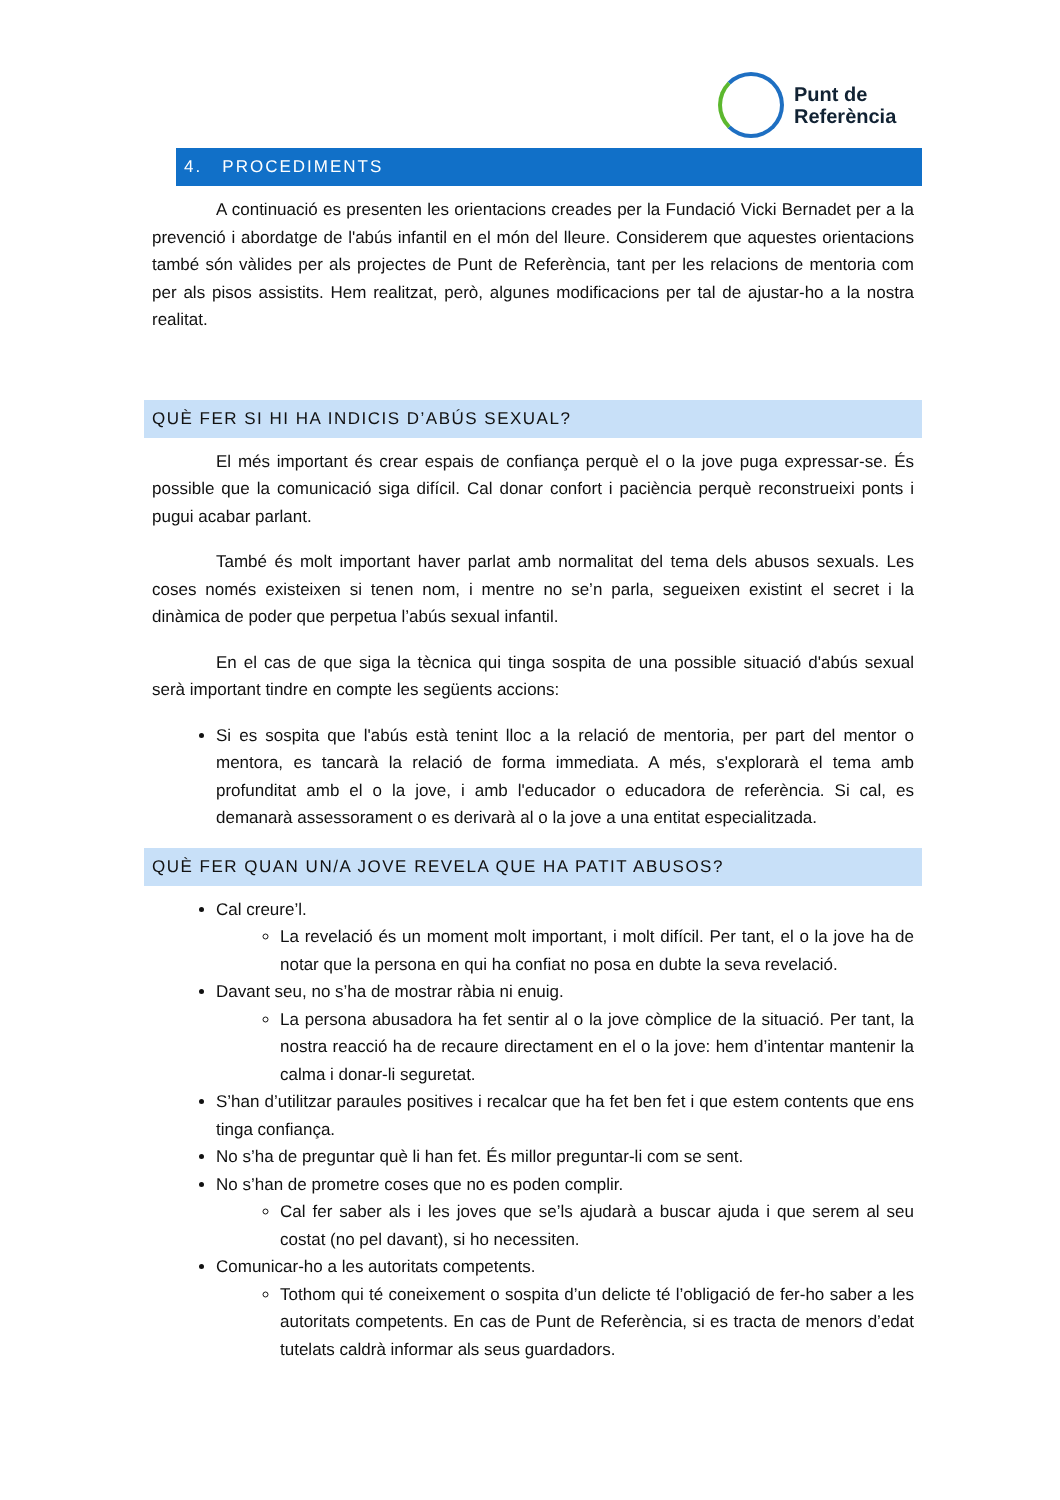Punt de
Referència
4. PROCEDIMENTS
A continuació es presenten les orientacions creades per la Fundació Vicki Bernadet per a la prevenció i abordatge de l'abús infantil en el món del lleure. Considerem que aquestes orientacions també són vàlides per als projectes de Punt de Referència, tant per les relacions de mentoria com per als pisos assistits. Hem realitzat, però, algunes modificacions per tal de ajustar-ho a la nostra realitat.
QUÈ FER SI HI HA INDICIS D’ABÚS SEXUAL?
El més important és crear espais de confiança perquè el o la jove puga expressar-se. És possible que la comunicació siga difícil. Cal donar confort i paciència perquè reconstrueixi ponts i pugui acabar parlant.
També és molt important haver parlat amb normalitat del tema dels abusos sexuals. Les coses només existeixen si tenen nom, i mentre no se’n parla, segueixen existint el secret i la dinàmica de poder que perpetua l’abús sexual infantil.
En el cas de que siga la tècnica qui tinga sospita de una possible situació d'abús sexual serà important tindre en compte les següents accions:
Si es sospita que l'abús està tenint lloc a la relació de mentoria, per part del mentor o mentora, es tancarà la relació de forma immediata. A més, s'explorarà el tema amb profunditat amb el o la jove, i amb l'educador o educadora de referència. Si cal, es demanarà assessorament o es derivarà al o la jove a una entitat especialitzada.
QUÈ FER QUAN UN/A JOVE REVELA QUE HA PATIT ABUSOS?
Cal creure’l.
La revelació és un moment molt important, i molt difícil. Per tant, el o la jove ha de notar que la persona en qui ha confiat no posa en dubte la seva revelació.
Davant seu, no s’ha de mostrar ràbia ni enuig.
La persona abusadora ha fet sentir al o la jove còmplice de la situació. Per tant, la nostra reacció ha de recaure directament en el o la jove: hem d’intentar mantenir la calma i donar-li seguretat.
S’han d’utilitzar paraules positives i recalcar que ha fet ben fet i que estem contents que ens tinga confiança.
No s’ha de preguntar què li han fet. És millor preguntar-li com se sent.
No s’han de prometre coses que no es poden complir.
Cal fer saber als i les joves que se’ls ajudarà a buscar ajuda i que serem al seu costat (no pel davant), si ho necessiten.
Comunicar-ho a les autoritats competents.
Tothom qui té coneixement o sospita d’un delicte té l’obligació de fer-ho saber a les autoritats competents. En cas de Punt de Referència, si es tracta de menors d’edat tutelats caldrà informar als seus guardadors.